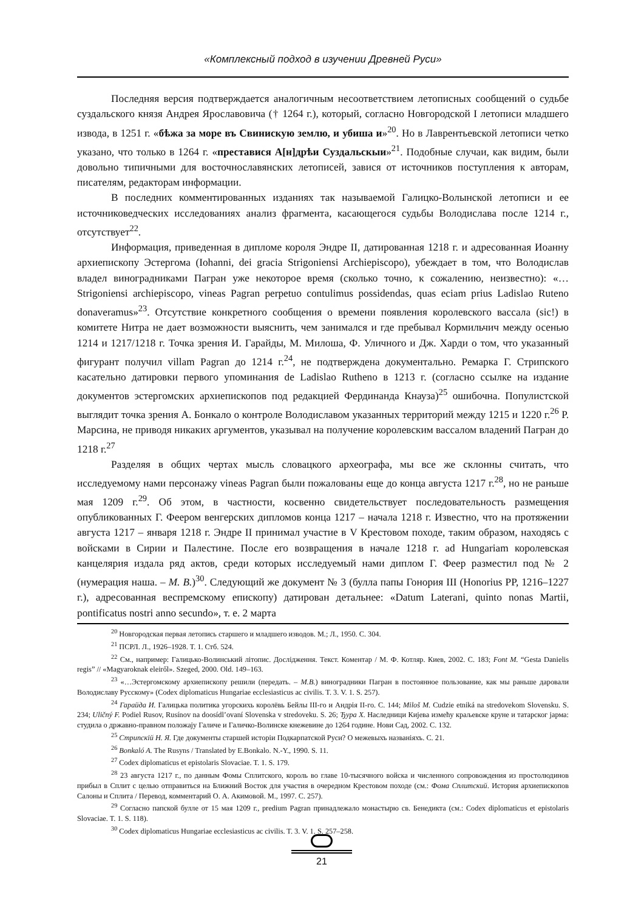«Комплексный подход в изучении Древней Руси»
Последняя версия подтверждается аналогичным несоответствием летописных сообщений о судьбе суздальского князя Андрея Ярославовича († 1264 г.), который, согласно Новгородской I летописи младшего извода, в 1251 г. «бѣжа за море въ Свинискую землю, и убиша и»<sup>20</sup>. Но в Лаврентьевской летописи четко указано, что только в 1264 г. «преставися А[н]дрѣи Суздальскыи»<sup>21</sup>. Подобные случаи, как видим, были довольно типичными для восточнославянских летописей, завися от источников поступления к авторам, писателям, редакторам информации.
В последних комментированных изданиях так называемой Галицко-Волынской летописи и ее источниковедческих исследованиях анализ фрагмента, касающегося судьбы Володислава после 1214 г., отсутствует<sup>22</sup>.
Информация, приведенная в дипломе короля Эндре II, датированная 1218 г. и адресованная Иоанну архиепископу Эстергома (Iohanni, dei gracia Strigoniensi Archiepiscopo), убеждает в том, что Володислав владел виноградниками Пагран уже некоторое время (сколько точно, к сожалению, неизвестно): «…Strigoniensi archiepiscopo, vineas Pagran perpetuo contulimus possidendas, quas eciam prius Ladislao Ruteno donaveramus»<sup>23</sup>. Отсутствие конкретного сообщения о времени появления королевского вассала (sic!) в комитете Нитра не дает возможности выяснить, чем занимался и где пребывал Кормильчич между осенью 1214 и 1217/1218 г. Точка зрения И. Гарайды, М. Милоша, Ф. Уличного и Дж. Харди о том, что указанный фигурант получил villam Pagran до 1214 г.<sup>24</sup>, не подтверждена документально. Ремарка Г. Стрипского касательно датировки первого упоминания de Ladislao Rutheno в 1213 г. (согласно ссылке на издание документов эстергомских архиепископов под редакцией Фердинанда Кнауза)<sup>25</sup> ошибочна. Популистской выглядит точка зрения А. Бонкало о контроле Володиславом указанных территорий между 1215 и 1220 г.<sup>26</sup> Р. Марсина, не приводя никаких аргументов, указывал на получение королевским вассалом владений Пагран до 1218 г.<sup>27</sup>
Разделяя в общих чертах мысль словацкого археографа, мы все же склонны считать, что исследуемому нами персонажу vineas Pagran были пожалованы еще до конца августа 1217 г.<sup>28</sup>, но не раньше мая 1209 г.<sup>29</sup>. Об этом, в частности, косвенно свидетельствует последовательность размещения опубликованных Г. Феером венгерских дипломов конца 1217 – начала 1218 г. Известно, что на протяжении августа 1217 – января 1218 г. Эндре II принимал участие в V Крестовом походе, таким образом, находясь с войсками в Сирии и Палестине. После его возвращения в начале 1218 г. ad Hungariam королевская канцелярия издала ряд актов, среди которых исследуемый нами диплом Г. Феер разместил под № 2 (нумерация наша. – М. В.)<sup>30</sup>. Следующий же документ № 3 (булла папы Гонория III (Honorius PP, 1216–1227 г.), адресованная веспремскому епископу) датирован детальнее: «Datum Laterani, quinto nonas Martii, pontificatus nostri anno secundo», т. е. 2 марта
<sup>20</sup> Новгородская первая летопись старшего и младшего изводов. М.; Л., 1950. С. 304.
<sup>21</sup> ПСРЛ. Л., 1926–1928. Т. 1. Стб. 524.
<sup>22</sup> См., например: Галицько-Волинський літопис. Дослідження. Текст. Коментар / М. Ф. Котляр. Киев, 2002. С. 183; Font M. “Gesta Danielis regis” // «Magyaroknak eleiről». Szeged, 2000. Old. 149–163.
<sup>23</sup> «…Эстергомскому архиепископу решили (передать. – М.В.) виноградники Пагран в постоянное пользование, как мы раньше даровали Володиславу Русскому» (Codex diplomaticus Hungariae ecclesiasticus ac civilis. T. 3. V. 1. S. 257).
<sup>24</sup> Гарайда И. Галицька политика угорскихь королёвь Бейлы III-го и Андрія II-го. С. 144; Miloš M. Cudzie etniká na stredovekom Slovensku. S. 234; Uličný F. Podiel Rusov, Rusínov na doosídl’ovaní Slovenska v stredoveku. S. 26; Ђура Х. Наследници Кијева измећу краљевске круне и татарског јарма: студила о државно-правном положају Галиче и Галичко-Волинске кнежевине до 1264 године. Нови Сад, 2002. С. 132.
<sup>25</sup> Стрипскій Н. Я. Где документы старшей исторіи Подкарпатской Руси? О межевыхъ названіяхъ. С. 21.
<sup>26</sup> Bonkaló A. The Rusyns / Translated by E.Bonkalo. N.-Y., 1990. S. 11.
<sup>27</sup> Codex diplomaticus et epistolaris Slovaciae. T. 1. S. 179.
<sup>28</sup> 23 августа 1217 г., по данным Фомы Сплитского, король во главе 10-тысячного войска и численного сопровождения из простолюдинов прибыл в Сплит с целью отправиться на Ближний Восток для участия в очередном Крестовом походе (см.: Фома Сплитский. История архиепископов Салоны и Сплита / Перевод, комментарий О. А. Акимовой. М., 1997. С. 257).
<sup>29</sup> Согласно папской булле от 15 мая 1209 г., predium Pagran принадлежало монастырю св. Бенедикта (см.: Codex diplomaticus et epistolaris Slovaciae. T. 1. S. 118).
<sup>30</sup> Codex diplomaticus Hungariae ecclesiasticus ac civilis. T. 3. V. 1. S. 257–258.
21